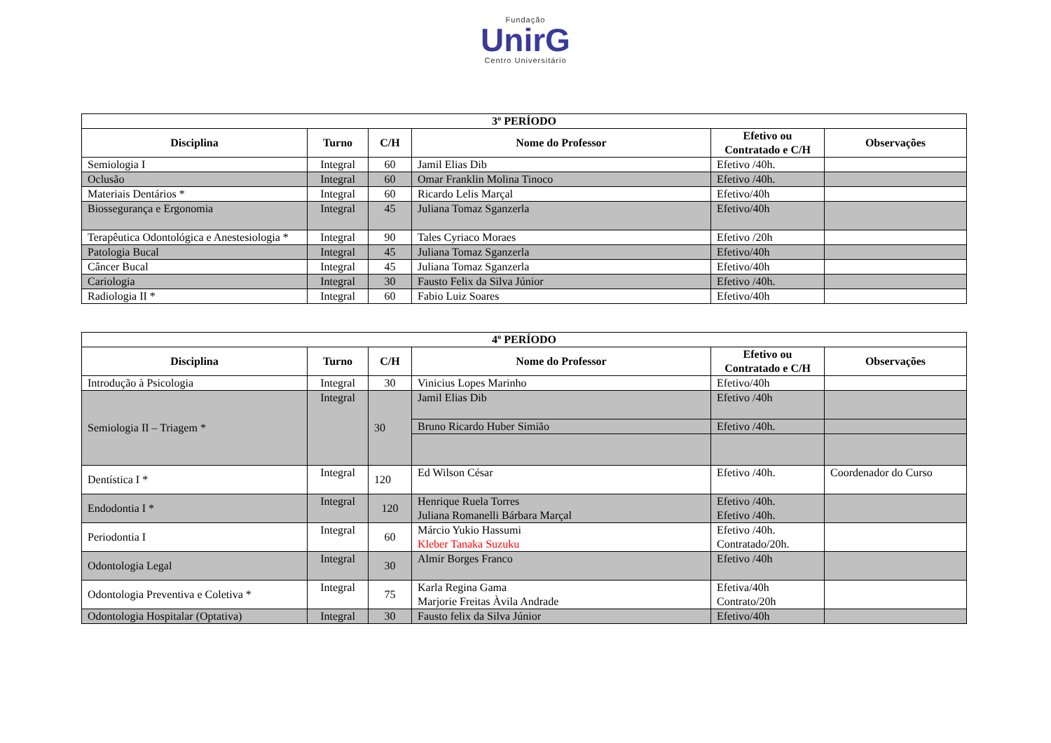Fundação
UnirG
Centro Universitário
| 3º PERÍODO | | | | | |
| --- | --- | --- | --- | --- | --- |
| Disciplina | Turno | C/H | Nome do Professor | Efetivo ou Contratado e C/H | Observações |
| Semiologia I | Integral | 60 | Jamil Elias Dib | Efetivo /40h. | |
| Oclusão | Integral | 60 | Omar Franklin Molina Tinoco | Efetivo /40h. | |
| Materiais Dentários * | Integral | 60 | Ricardo Lelis Marçal | Efetivo/40h | |
| Biossegurança e Ergonomia | Integral | 45 | Juliana Tomaz Sganzerla | Efetivo/40h | |
| Terapêutica Odontológica e Anestesiologia * | Integral | 90 | Tales Cyriaco Moraes | Efetivo /20h | |
| Patologia Bucal | Integral | 45 | Juliana Tomaz Sganzerla | Efetivo/40h | |
| Câncer Bucal | Integral | 45 | Juliana Tomaz Sganzerla | Efetivo/40h | |
| Cariologia | Integral | 30 | Fausto Felix da Silva Júnior | Efetivo /40h. | |
| Radiologia II * | Integral | 60 | Fabio Luiz Soares | Efetivo/40h | |
| 4º PERÍODO | | | | | |
| --- | --- | --- | --- | --- | --- |
| Disciplina | Turno | C/H | Nome do Professor | Efetivo ou Contratado e C/H | Observações |
| Introdução à Psicologia | Integral | 30 | Vinicius Lopes Marinho | Efetivo/40h | |
| Semiologia II – Triagem * | Integral | 30 | Jamil Elias Dib | Efetivo /40h | |
| | | | Bruno Ricardo Huber Simião | Efetivo /40h. | |
| Dentística I * | Integral | 120 | Ed Wilson César | Efetivo /40h. | Coordenador do Curso |
| Endodontia I * | Integral | 120 | Henrique Ruela Torres Juliana Romanelli Bárbara Marçal | Efetivo /40h. Efetivo /40h. | |
| Periodontia I | Integral | 60 | Márcio Yukio Hassumi Kleber Tanaka Suzuku | Efetivo /40h. Contratado/20h. | |
| Odontologia Legal | Integral | 30 | Almir Borges Franco | Efetivo /40h | |
| Odontologia Preventiva e Coletiva * | Integral | 75 | Karla Regina Gama Marjorie Freitas Àvila Andrade | Efetiva/40h Contrato/20h | |
| Odontologia Hospitalar (Optativa) | Integral | 30 | Fausto felix da Silva Júnior | Efetivo/40h | |